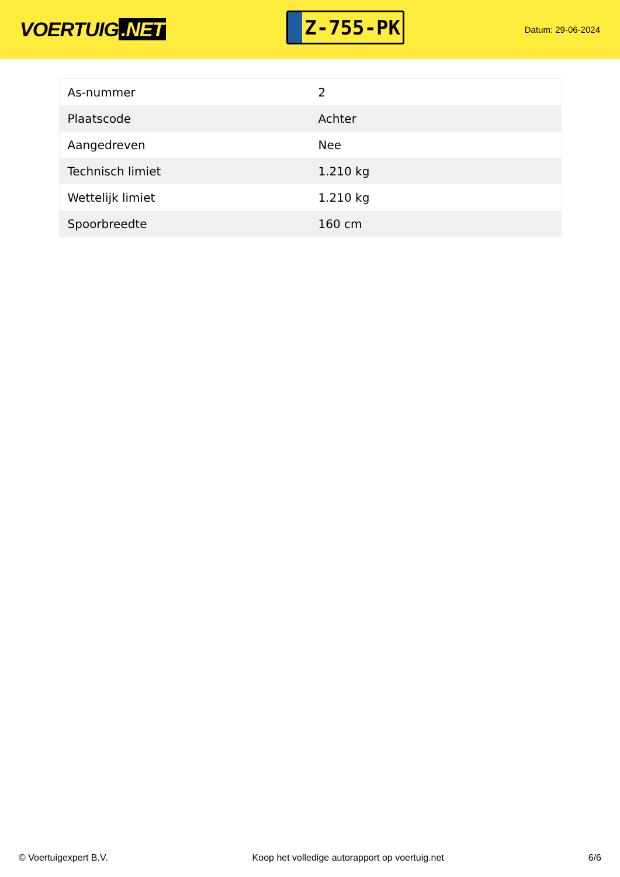VOERTUIG.NET
Z-755-PK
Datum: 29-06-2024
| As-nummer | 2 |
| Plaatscode | Achter |
| Aangedreven | Nee |
| Technisch limiet | 1.210 kg |
| Wettelijk limiet | 1.210 kg |
| Spoorbreedte | 160 cm |
© Voertuigexpert B.V. Koop het volledige autorapport op voertuig.net 6/6